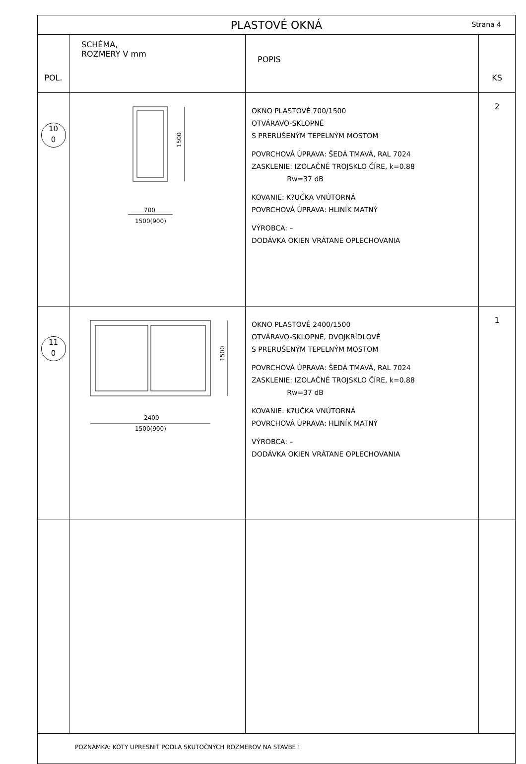| PLASTOVÉ OKNÁ Strana 4 | | | |
| POL. | SCHÉMA, ROZMERY V mm | POPIS | KS |
| 10 0 | 1500 700 1500(900) | OKNO PLASTOVÉ 700/1500 OTVÁRAVO-SKLOPNÉ S PRERUŠENÝM TEPELNÝM MOSTOM POVRCHOVÁ ÚPRAVA: ŠEDÁ TMAVÁ, RAL 7024 ZASKLENIE: IZOLAČNÉ TROJSKLO ČÍRE, k=0.88 Rw=37 dB KOVANIE: K?UČKA VNÚTORNÁ POVRCHOVÁ ÚPRAVA: HLINÍK MATNÝ VÝROBCA: – DODÁVKA OKIEN VRÁTANE OPLECHOVANIA | 2 |
| 11 0 | 1500 2400 1500(900) | OKNO PLASTOVÉ 2400/1500 OTVÁRAVO-SKLOPNÉ, DVOJKRÍDLOVÉ S PRERUŠENÝM TEPELNÝM MOSTOM POVRCHOVÁ ÚPRAVA: ŠEDÁ TMAVÁ, RAL 7024 ZASKLENIE: IZOLAČNÉ TROJSKLO ČÍRE, k=0.88 Rw=37 dB KOVANIE: K?UČKA VNÚTORNÁ POVRCHOVÁ ÚPRAVA: HLINÍK MATNÝ VÝROBCA: – DODÁVKA OKIEN VRÁTANE OPLECHOVANIA | 1 |
| POZNÁMKA: KÓTY UPRESNIŤ PODLA SKUTOČNÝCH ROZMEROV NA STAVBE ! | | | |